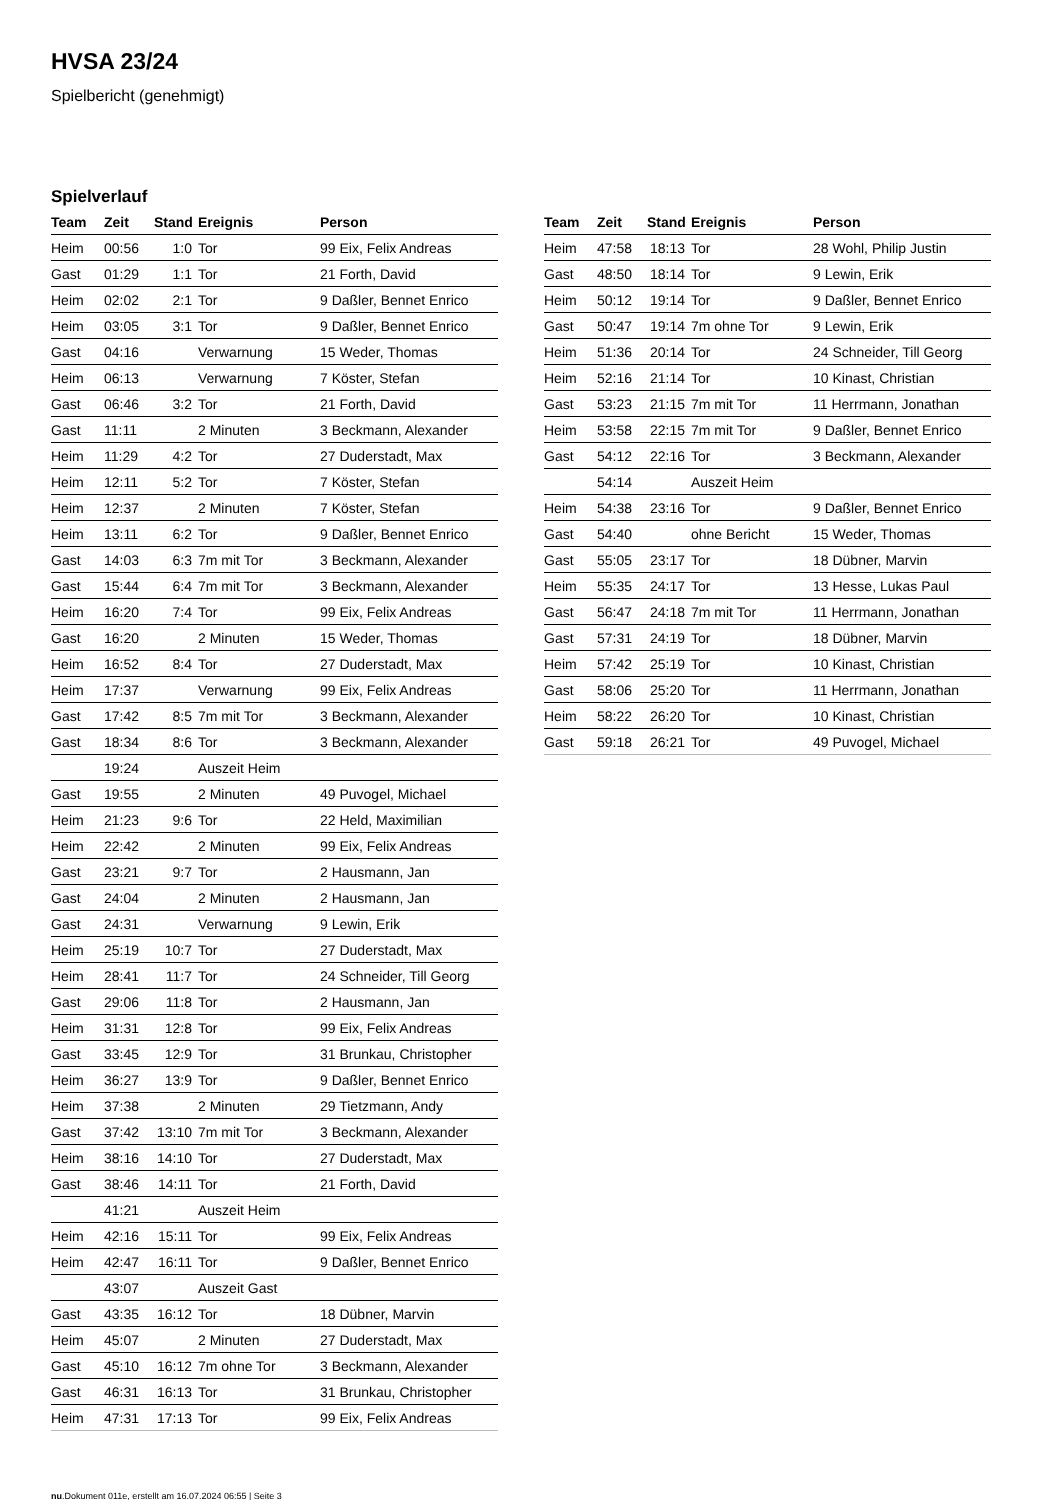HVSA 23/24
Spielbericht (genehmigt)
Spielverlauf
| Team | Zeit | Stand | Ereignis | Person |
| --- | --- | --- | --- | --- |
| Heim | 00:56 | 1:0 | Tor | 99 Eix, Felix Andreas |
| Gast | 01:29 | 1:1 | Tor | 21 Forth, David |
| Heim | 02:02 | 2:1 | Tor | 9 Daßler, Bennet Enrico |
| Heim | 03:05 | 3:1 | Tor | 9 Daßler, Bennet Enrico |
| Gast | 04:16 | | Verwarnung | 15 Weder, Thomas |
| Heim | 06:13 | | Verwarnung | 7 Köster, Stefan |
| Gast | 06:46 | 3:2 | Tor | 21 Forth, David |
| Gast | 11:11 | | 2 Minuten | 3 Beckmann, Alexander |
| Heim | 11:29 | 4:2 | Tor | 27 Duderstadt, Max |
| Heim | 12:11 | 5:2 | Tor | 7 Köster, Stefan |
| Heim | 12:37 | | 2 Minuten | 7 Köster, Stefan |
| Heim | 13:11 | 6:2 | Tor | 9 Daßler, Bennet Enrico |
| Gast | 14:03 | 6:3 | 7m mit Tor | 3 Beckmann, Alexander |
| Gast | 15:44 | 6:4 | 7m mit Tor | 3 Beckmann, Alexander |
| Heim | 16:20 | 7:4 | Tor | 99 Eix, Felix Andreas |
| Gast | 16:20 | | 2 Minuten | 15 Weder, Thomas |
| Heim | 16:52 | 8:4 | Tor | 27 Duderstadt, Max |
| Heim | 17:37 | | Verwarnung | 99 Eix, Felix Andreas |
| Gast | 17:42 | 8:5 | 7m mit Tor | 3 Beckmann, Alexander |
| Gast | 18:34 | 8:6 | Tor | 3 Beckmann, Alexander |
| | 19:24 | | Auszeit Heim | |
| Gast | 19:55 | | 2 Minuten | 49 Puvogel, Michael |
| Heim | 21:23 | 9:6 | Tor | 22 Held, Maximilian |
| Heim | 22:42 | | 2 Minuten | 99 Eix, Felix Andreas |
| Gast | 23:21 | 9:7 | Tor | 2 Hausmann, Jan |
| Gast | 24:04 | | 2 Minuten | 2 Hausmann, Jan |
| Gast | 24:31 | | Verwarnung | 9 Lewin, Erik |
| Heim | 25:19 | 10:7 | Tor | 27 Duderstadt, Max |
| Heim | 28:41 | 11:7 | Tor | 24 Schneider, Till Georg |
| Gast | 29:06 | 11:8 | Tor | 2 Hausmann, Jan |
| Heim | 31:31 | 12:8 | Tor | 99 Eix, Felix Andreas |
| Gast | 33:45 | 12:9 | Tor | 31 Brunkau, Christopher |
| Heim | 36:27 | 13:9 | Tor | 9 Daßler, Bennet Enrico |
| Heim | 37:38 | | 2 Minuten | 29 Tietzmann, Andy |
| Gast | 37:42 | 13:10 | 7m mit Tor | 3 Beckmann, Alexander |
| Heim | 38:16 | 14:10 | Tor | 27 Duderstadt, Max |
| Gast | 38:46 | 14:11 | Tor | 21 Forth, David |
| | 41:21 | | Auszeit Heim | |
| Heim | 42:16 | 15:11 | Tor | 99 Eix, Felix Andreas |
| Heim | 42:47 | 16:11 | Tor | 9 Daßler, Bennet Enrico |
| | 43:07 | | Auszeit Gast | |
| Gast | 43:35 | 16:12 | Tor | 18 Dübner, Marvin |
| Heim | 45:07 | | 2 Minuten | 27 Duderstadt, Max |
| Gast | 45:10 | 16:12 | 7m ohne Tor | 3 Beckmann, Alexander |
| Gast | 46:31 | 16:13 | Tor | 31 Brunkau, Christopher |
| Heim | 47:31 | 17:13 | Tor | 99 Eix, Felix Andreas |
| Team | Zeit | Stand | Ereignis | Person |
| --- | --- | --- | --- | --- |
| Heim | 47:58 | 18:13 | Tor | 28 Wohl, Philip Justin |
| Gast | 48:50 | 18:14 | Tor | 9 Lewin, Erik |
| Heim | 50:12 | 19:14 | Tor | 9 Daßler, Bennet Enrico |
| Gast | 50:47 | 19:14 | 7m ohne Tor | 9 Lewin, Erik |
| Heim | 51:36 | 20:14 | Tor | 24 Schneider, Till Georg |
| Heim | 52:16 | 21:14 | Tor | 10 Kinast, Christian |
| Gast | 53:23 | 21:15 | 7m mit Tor | 11 Herrmann, Jonathan |
| Heim | 53:58 | 22:15 | 7m mit Tor | 9 Daßler, Bennet Enrico |
| Gast | 54:12 | 22:16 | Tor | 3 Beckmann, Alexander |
| | 54:14 | | Auszeit Heim | |
| Heim | 54:38 | 23:16 | Tor | 9 Daßler, Bennet Enrico |
| Gast | 54:40 | | ohne Bericht | 15 Weder, Thomas |
| Gast | 55:05 | 23:17 | Tor | 18 Dübner, Marvin |
| Heim | 55:35 | 24:17 | Tor | 13 Hesse, Lukas Paul |
| Gast | 56:47 | 24:18 | 7m mit Tor | 11 Herrmann, Jonathan |
| Gast | 57:31 | 24:19 | Tor | 18 Dübner, Marvin |
| Heim | 57:42 | 25:19 | Tor | 10 Kinast, Christian |
| Gast | 58:06 | 25:20 | Tor | 11 Herrmann, Jonathan |
| Heim | 58:22 | 26:20 | Tor | 10 Kinast, Christian |
| Gast | 59:18 | 26:21 | Tor | 49 Puvogel, Michael |
nu.Dokument 011e, erstellt am 16.07.2024 06:55 | Seite 3